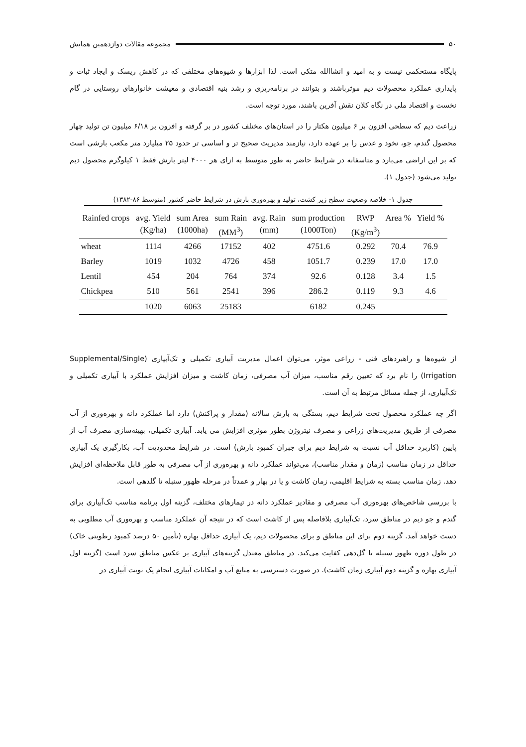۵۰ مجموعه مقالات دوازدهمین همایش
پایگاه مستحکمی نیست و به امید و انشاالله متکی است. لذا ابزارها و شیوه‌های مختلفی که در کاهش ریسک و ایجاد ثبات و پایداری عملکرد محصولات دیم موثرباشند و بتوانند در برنامه‌ریزی و رشد بنیه اقتصادی و معیشت خانوارهای روستایی در گام نخست و اقتصاد ملی در نگاه کلان نقش آفرین باشند، مورد توجه است.
زراعت دیم که سطحی افزون بر ۶ میلیون هکتار را در استان‌های مختلف کشور در بر گرفته و افزون بر ۶/۱۸ میلیون تن تولید چهار محصول گندم، جو، نخود و عدس را بر عهده دارد، نیازمند مدیریت صحیح تر و اساسی تر حدود ۲۵ میلیارد متر مکعب بارشی است که بر این اراضی می‌بارد و متاسفانه در شرایط حاضر به طور متوسط به ازای هر ۴۰۰۰ لیتر بارش فقط ۱ کیلوگرم محصول دیم تولید می‌شود (جدول ۱).
جدول ۱- خلاصه وضعیت سطح زیر کشت، تولید و بهره‌وری بارش در شرایط حاضر کشور (متوسط ۸۶-۱۳۸۲)
| Rainfed crops | avg. Yield | sum Area | sum Rain | avg. Rain | sum production | RWP | Area % | Yield % |
| --- | --- | --- | --- | --- | --- | --- | --- | --- |
| | (Kg/ha) | (1000ha) | (MM<sup>3</sup>) | (mm) | (1000Ton) | (Kg/m<sup>3</sup>) | | |
| wheat | 1114 | 4266 | 17152 | 402 | 4751.6 | 0.292 | 70.4 | 76.9 |
| Barley | 1019 | 1032 | 4726 | 458 | 1051.7 | 0.239 | 17.0 | 17.0 |
| Lentil | 454 | 204 | 764 | 374 | 92.6 | 0.128 | 3.4 | 1.5 |
| Chickpea | 510 | 561 | 2541 | 396 | 286.2 | 0.119 | 9.3 | 4.6 |
| | 1020 | 6063 | 25183 | | 6182 | 0.245 | | |
از شیوه‌ها و راهبردهای فنی - زراعی موثر، می‌توان اعمال مدیریت آبیاری تکمیلی و تک‌آبیاری (Supplemental/Single Irrigation) را نام برد که تعیین رقم مناسب، میزان آب مصرفی، زمان کاشت و میزان افزایش عملکرد با آبیاری تکمیلی و تک‌آبیاری، از جمله مسائل مرتبط به آن است.
اگر چه عملکرد محصول تحت شرایط دیم، بستگی به بارش سالانه (مقدار و پراکنش) دارد اما عملکرد دانه و بهره‌وری از آب مصرفی از طریق مدیریت‌های زراعی و مصرف نیتروژن بطور موثری افزایش می یابد. آبیاری تکمیلی، بهینه‌سازی مصرف آب از پایین (کاربرد حداقل آب نسبت به شرایط دیم برای جبران کمبود بارش) است. در شرایط محدودیت آب، بکارگیری یک آبیاری حداقل در زمان مناسب (زمان و مقدار مناسب)، می‌تواند عملکرد دانه و بهره‌وری از آب مصرفی به طور قابل ملاحظه‌ای افزایش دهد. زمان مناسب بسته به شرایط اقلیمی، زمان کاشت و یا در بهار و عمدتاً در مرحله ظهور سنبله تا گلدهی است.
با بررسی شاخص‌های بهره‌وری آب مصرفی و مقادیر عملکرد دانه در تیمارهای مختلف، گزینه اول برنامه مناسب تک‌آبیاری برای گندم و جو دیم در مناطق سرد، تک‌آبیاری بلافاصله پس از کاشت است که در نتیجه آن عملکرد مناسب و بهره‌وری آب مطلوبی به دست خواهد آمد. گزینه دوم برای این مناطق و برای محصولات دیم، یک آبیاری حداقل بهاره (تأمین ۵۰ درصد کمبود رطوبتی خاک) در طول دوره ظهور سنبله تا گل‌دهی کفایت می‌کند. در مناطق معتدل گزینه‌های آبیاری بر عکس مناطق سرد است (گزینه اول آبیاری بهاره و گزینه دوم آبیاری زمان کاشت). در صورت دسترسی به منابع آب و امکانات آبیاری انجام یک نوبت آبیاری در